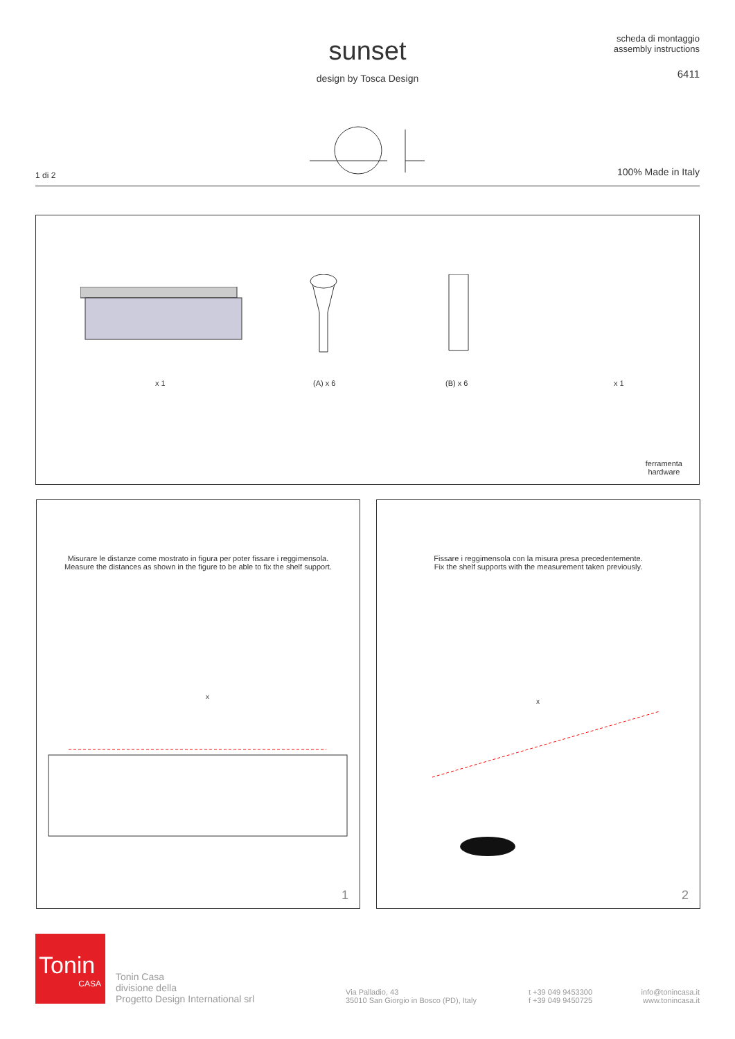sunset
design by Tosca Design
scheda di montaggio
assembly instructions
6411
1 di 2 100% Made in Italy
x 1 (A) x 6 (B) x 6 x 1
ferramenta
hardware
Misurare le distanze come mostrato in figura per poter fissare i reggimensola.
Measure the distances as shown in the figure to be able to fix the shelf support.
x
1
Fissare i reggimensola con la misura presa precedentemente.
Fix the shelf supports with the measurement taken previously.
x
2
Tonin
CASA
Tonin Casa
divisione della
Progetto Design International srl
Via Palladio, 43
35010 San Giorgio in Bosco (PD), Italy
t +39 049 9453300
f +39 049 9450725
info@tonincasa.it
www.tonincasa.it